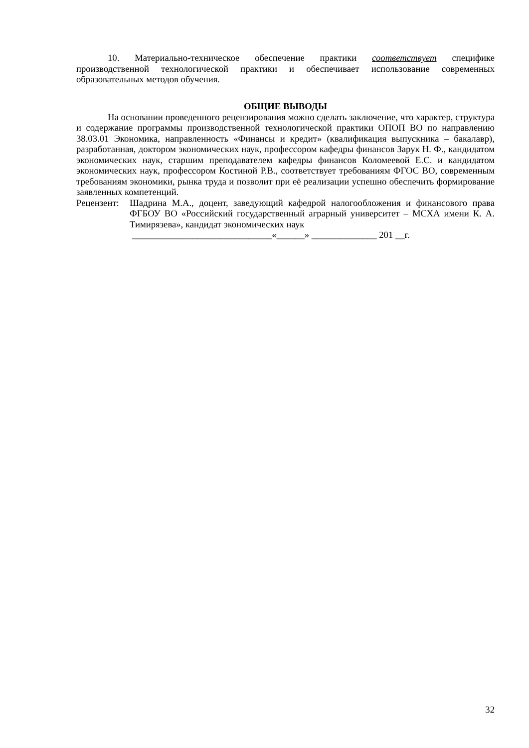10. Материально-техническое обеспечение практики соответствует специфике производственной технологической практики и обеспечивает использование современных образовательных методов обучения.
ОБЩИЕ ВЫВОДЫ
На основании проведенного рецензирования можно сделать заключение, что характер, структура и содержание программы производственной технологической практики ОПОП ВО по направлению 38.03.01 Экономика, направленность «Финансы и кредит» (квалификация выпускника – бакалавр), разработанная, доктором экономических наук, профессором кафедры финансов Зарук Н. Ф., кандидатом экономических наук, старшим преподавателем кафедры финансов Коломеевой Е.С. и кандидатом экономических наук, профессором Костиной Р.В., соответствует требованиям ФГОС ВО, современным требованиям экономики, рынка труда и позволит при её реализации успешно обеспечить формирование заявленных компетенций.
Рецензент:
Шадрина М.А., доцент, заведующий кафедрой налогообложения и финансового права ФГБОУ ВО «Российский государственный аграрный университет – МСХА имени К. А. Тимирязева», кандидат экономических наук
______________________________«______» ______________ 201 __г.
32